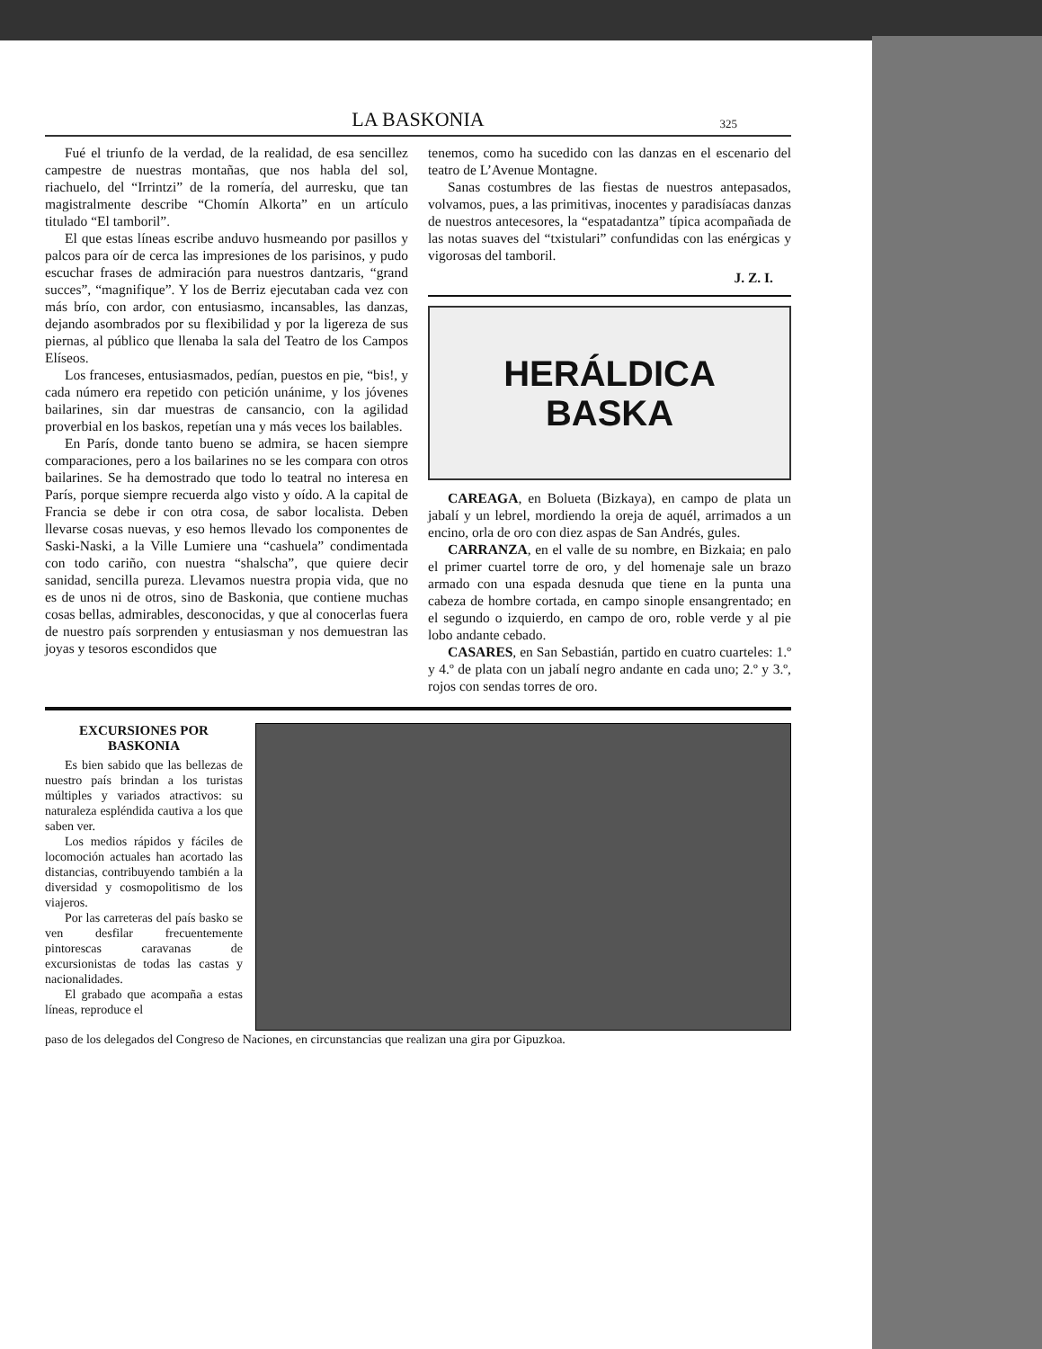LA BASKONIA 325
Fué el triunfo de la verdad, de la realidad, de esa sencillez campestre de nuestras montañas, que nos habla del sol, riachuelo, del “Irrintzi” de la romería, del aurresku, que tan magistralmente describe “Chomín Alkorta” en un artículo titulado “El tamboril”.
El que estas líneas escribe anduvo husmeando por pasillos y palcos para oír de cerca las impresiones de los parisinos, y pudo escuchar frases de admiración para nuestros dantzaris, “grand succes”, “magnifique”. Y los de Berriz ejecutaban cada vez con más brío, con ardor, con entusiasmo, incansables, las danzas, dejando asombrados por su flexibilidad y por la ligereza de sus piernas, al público que llenaba la sala del Teatro de los Campos Elíseos.
Los franceses, entusiasmados, pedían, puestos en pie, “bis!, y cada número era repetido con petición unánime, y los jóvenes bailarines, sin dar muestras de cansancio, con la agilidad proverbial en los baskos, repetían una y más veces los bailables.
En París, donde tanto bueno se admira, se hacen siempre comparaciones, pero a los bailarines no se les compara con otros bailarines. Se ha demostrado que todo lo teatral no interesa en París, porque siempre recuerda algo visto y oído. A la capital de Francia se debe ir con otra cosa, de sabor localista. Deben llevarse cosas nuevas, y eso hemos llevado los componentes de Saski-Naski, a la Ville Lumiere una “cashuela” condimentada con todo cariño, con nuestra “shalscha”, que quiere decir sanidad, sencilla pureza. Llevamos nuestra propia vida, que no es de unos ni de otros, sino de Baskonia, que contiene muchas cosas bellas, admirables, desconocidas, y que al conocerlas fuera de nuestro país sorprenden y entusiasman y nos demuestran las joyas y tesoros escondidos que
tenemos, como ha sucedido con las danzas en el escenario del teatro de L’Avenue Montagne.
Sanas costumbres de las fiestas de nuestros antepasados, volvamos, pues, a las primitivas, inocentes y paradisíacas danzas de nuestros antecesores, la “espatadantza” típica acompañada de las notas suaves del “txistulari” confundidas con las enérgicas y vigorosas del tamboril.
J. Z. I.
HERÁLDICA
BASKA
CAREAGA, en Bolueta (Bizkaya), en campo de plata un jabalí y un lebrel, mordiendo la oreja de aquél, arrimados a un encino, orla de oro con diez aspas de San Andrés, gules.
CARRANZA, en el valle de su nombre, en Bizkaia; en palo el primer cuartel torre de oro, y del homenaje sale un brazo armado con una espada desnuda que tiene en la punta una cabeza de hombre cortada, en campo sinople ensangrentado; en el segundo o izquierdo, en campo de oro, roble verde y al pie lobo andante cebado.
CASARES, en San Sebastián, partido en cuatro cuarteles: 1.º y 4.º de plata con un jabalí negro andante en cada uno; 2.º y 3.º, rojos con sendas torres de oro.
EXCURSIONES POR BASKONIA
Es bien sabido que las bellezas de nuestro país brindan a los turistas múltiples y variados atractivos: su naturaleza espléndida cautiva a los que saben ver.
Los medios rápidos y fáciles de locomoción actuales han acortado las distancias, contribuyendo también a la diversidad y cosmopolitismo de los viajeros.
Por las carreteras del país basko se ven desfilar frecuentemente pintorescas caravanas de excursionistas de todas las castas y nacionalidades.
El grabado que acompaña a estas líneas, reproduce el
paso de los delegados del Congreso de Naciones, en circunstancias que realizan una gira por Gipuzkoa.